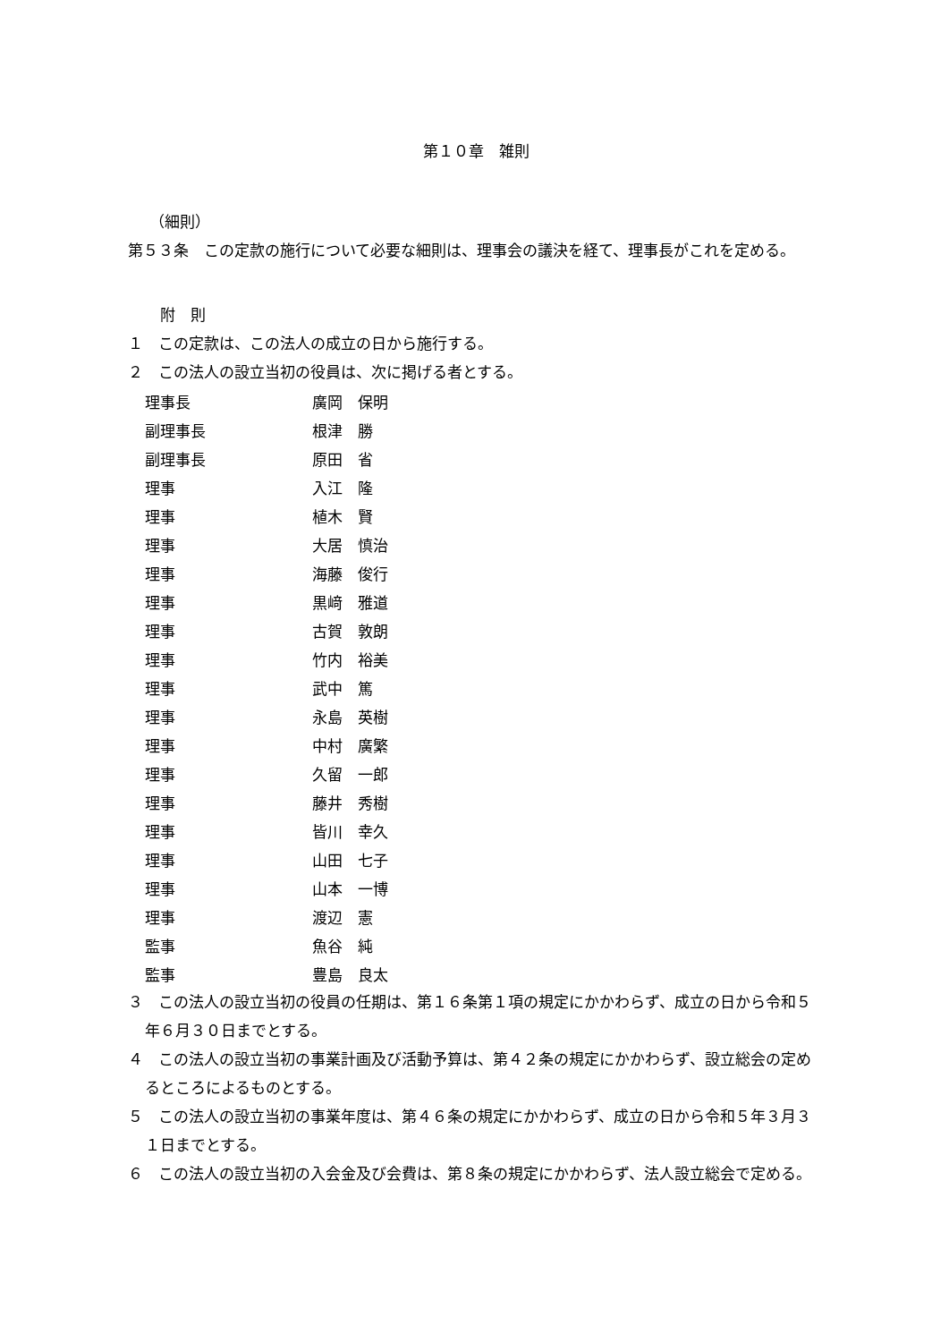第１０章　雑則
（細則）
第５３条　この定款の施行について必要な細則は、理事会の議決を経て、理事長がこれを定める。
附　則
１　この定款は、この法人の成立の日から施行する。
２　この法人の設立当初の役員は、次に掲げる者とする。
| 理事長 | 廣岡 保明 |
| 副理事長 | 根津 勝 |
| 副理事長 | 原田 省 |
| 理事 | 入江 隆 |
| 理事 | 植木 賢 |
| 理事 | 大居 慎治 |
| 理事 | 海藤 俊行 |
| 理事 | 黒﨑 雅道 |
| 理事 | 古賀 敦朗 |
| 理事 | 竹内 裕美 |
| 理事 | 武中 篤 |
| 理事 | 永島 英樹 |
| 理事 | 中村 廣繁 |
| 理事 | 久留 一郎 |
| 理事 | 藤井 秀樹 |
| 理事 | 皆川 幸久 |
| 理事 | 山田 七子 |
| 理事 | 山本 一博 |
| 理事 | 渡辺 憲 |
| 監事 | 魚谷 純 |
| 監事 | 豊島 良太 |
３　この法人の設立当初の役員の任期は、第１６条第１項の規定にかかわらず、成立の日から令和５年６月３０日までとする。
４　この法人の設立当初の事業計画及び活動予算は、第４２条の規定にかかわらず、設立総会の定めるところによるものとする。
５　この法人の設立当初の事業年度は、第４６条の規定にかかわらず、成立の日から令和５年３月３１日までとする。
６　この法人の設立当初の入会金及び会費は、第８条の規定にかかわらず、法人設立総会で定める。